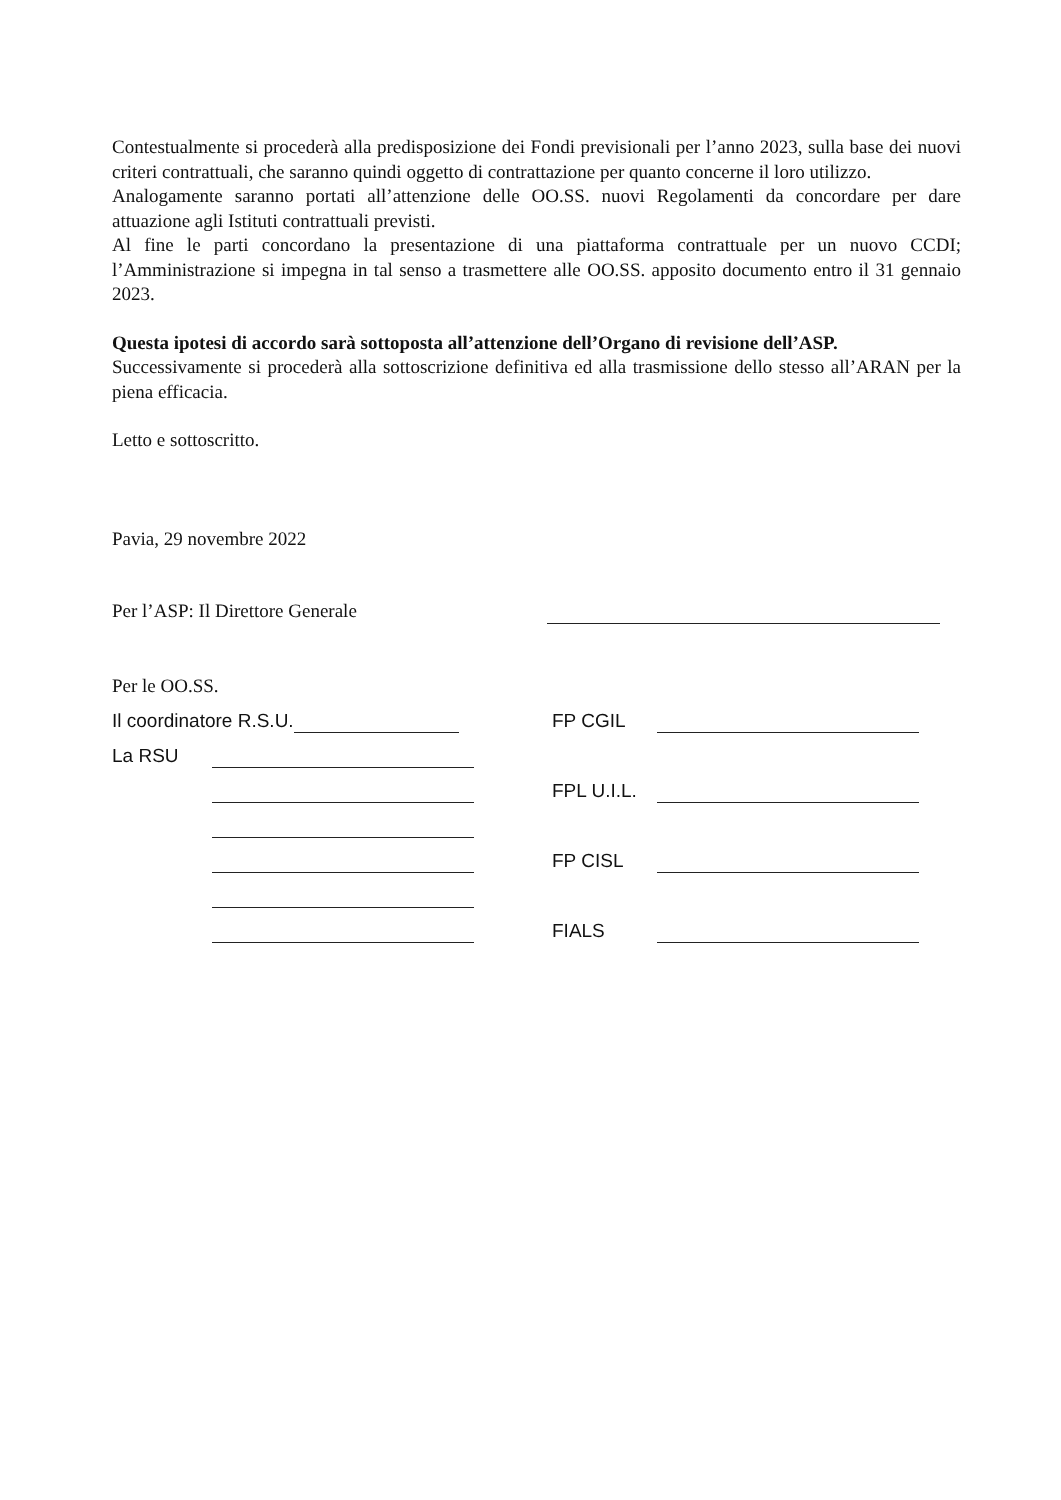Contestualmente si procederà alla predisposizione dei Fondi previsionali per l’anno 2023, sulla base dei nuovi criteri contrattuali, che saranno quindi oggetto di contrattazione per quanto concerne il loro utilizzo.
Analogamente saranno portati all’attenzione delle OO.SS. nuovi Regolamenti da concordare per dare attuazione agli Istituti contrattuali previsti.
Al fine le parti concordano la presentazione di una piattaforma contrattuale per un nuovo CCDI; l’Amministrazione si impegna in tal senso a trasmettere alle OO.SS. apposito documento entro il 31 gennaio 2023.
Questa ipotesi di accordo sarà sottoposta all’attenzione dell’Organo di revisione dell’ASP.
Successivamente si procederà alla sottoscrizione definitiva ed alla trasmissione dello stesso all’ARAN per la piena efficacia.
Letto e sottoscritto.
Pavia, 29 novembre 2022
Per l’ASP: Il Direttore Generale
Per le OO.SS.
Il coordinatore R.S.U.
FP CGIL
La RSU
FPL U.I.L.
FP CISL
FIALS